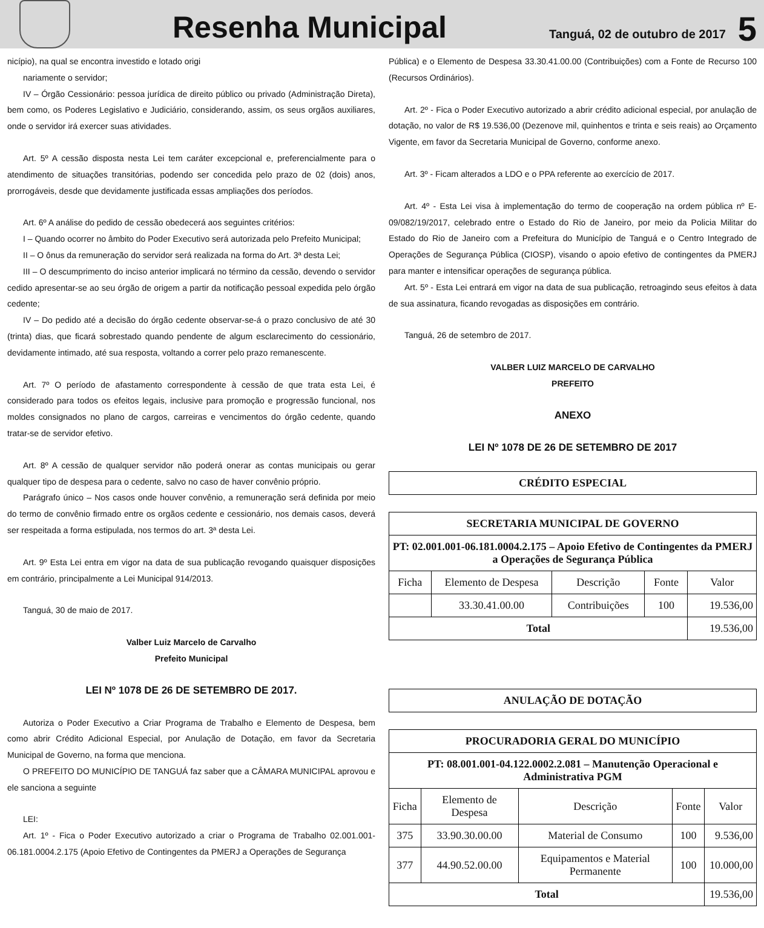Resenha Municipal
Tanguá, 02 de outubro de 2017
5
nicípio), na qual se encontra investido e lotado origi
nariamente o servidor;
IV – Órgão Cessionário: pessoa jurídica de direito público ou privado (Administração Direta), bem como, os Poderes Legislativo e Judiciário, considerando, assim, os seus orgãos auxiliares, onde o servidor irá exercer suas atividades.
Art. 5º A cessão disposta nesta Lei tem caráter excepcional e, preferencialmente para o atendimento de situações transitórias, podendo ser concedida pelo prazo de 02 (dois) anos, prorrogáveis, desde que devidamente justificada essas ampliações dos períodos.
Art. 6º A análise do pedido de cessão obedecerá aos seguintes critérios:
I – Quando ocorrer no âmbito do Poder Executivo será autorizada pelo Prefeito Municipal;
II – O ônus da remuneração do servidor será realizada na forma do Art. 3ª desta Lei;
III – O descumprimento do inciso anterior implicará no término da cessão, devendo o servidor cedido apresentar-se ao seu órgão de origem a partir da notificação pessoal expedida pelo órgão cedente;
IV – Do pedido até a decisão do órgão cedente observar-se-á o prazo conclusivo de até 30 (trinta) dias, que ficará sobrestado quando pendente de algum esclarecimento do cessionário, devidamente intimado, até sua resposta, voltando a correr pelo prazo remanescente.
Art. 7º O período de afastamento correspondente à cessão de que trata esta Lei, é considerado para todos os efeitos legais, inclusive para promoção e progressão funcional, nos moldes consignados no plano de cargos, carreiras e vencimentos do órgão cedente, quando tratar-se de servidor efetivo.
Art. 8º A cessão de qualquer servidor não poderá onerar as contas municipais ou gerar qualquer tipo de despesa para o cedente, salvo no caso de haver convênio próprio.
Parágrafo único – Nos casos onde houver convênio, a remuneração será definida por meio do termo de convênio firmado entre os orgãos cedente e cessionário, nos demais casos, deverá ser respeitada a forma estipulada, nos termos do art. 3ª desta Lei.
Art. 9º Esta Lei entra em vigor na data de sua publicação revogando quaisquer disposições em contrário, principalmente a Lei Municipal 914/2013.
Tanguá, 30 de maio de 2017.
Valber Luiz Marcelo de Carvalho
Prefeito Municipal
LEI Nº 1078 DE 26 DE SETEMBRO DE 2017.
Autoriza o Poder Executivo a Criar Programa de Trabalho e Elemento de Despesa, bem como abrir Crédito Adicional Especial, por Anulação de Dotação, em favor da Secretaria Municipal de Governo, na forma que menciona.
O PREFEITO DO MUNICÍPIO DE TANGUÁ faz saber que a CÂMARA MUNICIPAL aprovou e ele sanciona a seguinte
LEI:
Art. 1º - Fica o Poder Executivo autorizado a criar o Programa de Trabalho 02.001.001-06.181.0004.2.175 (Apoio Efetivo de Contingentes da PMERJ a Operações de Segurança
Pública) e o Elemento de Despesa 33.30.41.00.00 (Contribuições) com a Fonte de Recurso 100 (Recursos Ordinários).
Art. 2º - Fica o Poder Executivo autorizado a abrir crédito adicional especial, por anulação de dotação, no valor de R$ 19.536,00 (Dezenove mil, quinhentos e trinta e seis reais) ao Orçamento Vigente, em favor da Secretaria Municipal de Governo, conforme anexo.
Art. 3º - Ficam alterados a LDO e o PPA referente ao exercício de 2017.
Art. 4º - Esta Lei visa à implementação do termo de cooperação na ordem pública nº E-09/082/19/2017, celebrado entre o Estado do Rio de Janeiro, por meio da Policia Militar do Estado do Rio de Janeiro com a Prefeitura do Município de Tanguá e o Centro Integrado de Operações de Segurança Pública (CIOSP), visando o apoio efetivo de contingentes da PMERJ para manter e intensificar operações de segurança pública.
Art. 5º - Esta Lei entrará em vigor na data de sua publicação, retroagindo seus efeitos à data de sua assinatura, ficando revogadas as disposições em contrário.
Tanguá, 26 de setembro de 2017.
VALBER LUIZ MARCELO DE CARVALHO
PREFEITO
ANEXO
LEI Nº 1078 DE 26 DE SETEMBRO DE 2017
| CRÉDITO ESPECIAL |
| --- |
| SECRETARIA MUNICIPAL DE GOVERNO | | | | |
| --- | --- | --- | --- | --- |
| PT: 02.001.001-06.181.0004.2.175 – Apoio Efetivo de Contingentes da PMERJ a Operações de Segurança Pública | | | | |
| Ficha | Elemento de Despesa | Descrição | Fonte | Valor |
| | 33.30.41.00.00 | Contribuições | 100 | 19.536,00 |
| Total | | | | 19.536,00 |
| ANULAÇÃO DE DOTAÇÃO |
| --- |
| PROCURADORIA GERAL DO MUNICÍPIO | | | | |
| --- | --- | --- | --- | --- |
| PT: 08.001.001-04.122.0002.2.081 – Manutenção Operacional e Administrativa PGM | | | | |
| Ficha | Elemento de Despesa | Descrição | Fonte | Valor |
| 375 | 33.90.30.00.00 | Material de Consumo | 100 | 9.536,00 |
| 377 | 44.90.52.00.00 | Equipamentos e Material Permanente | 100 | 10.000,00 |
| Total | | | | 19.536,00 |